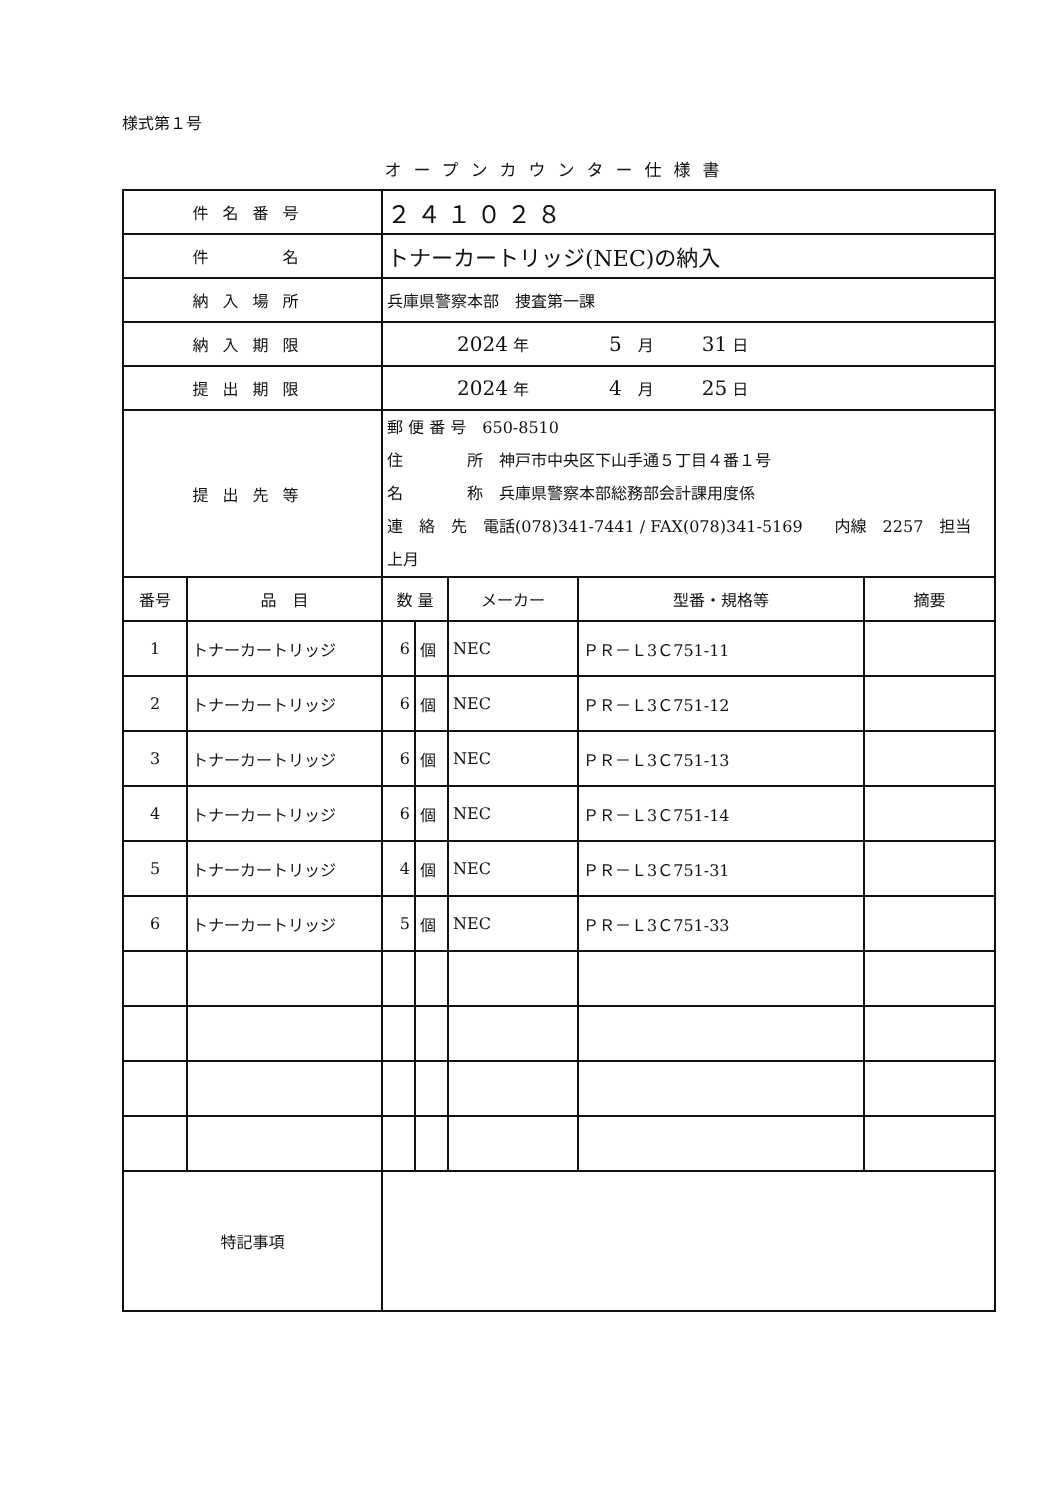様式第１号
オープンカウンター仕様書
| 件名番号 | | ２４１０２８ | | | | |
| 件 名 | | トナーカートリッジ(NEC)の納入 | | | | |
| 納入場所 | | 兵庫県警察本部 捜査第一課 | | | | |
| 納入期限 | | 2024 年 5 月 31 日 | | | | |
| 提出期限 | | 2024 年 4 月 25 日 | | | | |
| 提出先等 | | 郵 便 番 号 650-8510 住 所 神戸市中央区下山手通５丁目４番１号 名 称 兵庫県警察本部総務部会計課用度係 連 絡 先 電話(078)341-7441 / FAX(078)341-5169 内線 2257 担当 上月 | | | | |
| 番号 | 品 目 | 数 量 | | メーカー | 型番・規格等 | 摘要 |
| 1 | トナーカートリッジ | 6 | 個 | NEC | ＰＲ－Ｌ3Ｃ751-11 | |
| 2 | トナーカートリッジ | 6 | 個 | NEC | ＰＲ－Ｌ3Ｃ751-12 | |
| 3 | トナーカートリッジ | 6 | 個 | NEC | ＰＲ－Ｌ3Ｃ751-13 | |
| 4 | トナーカートリッジ | 6 | 個 | NEC | ＰＲ－Ｌ3Ｃ751-14 | |
| 5 | トナーカートリッジ | 4 | 個 | NEC | ＰＲ－Ｌ3Ｃ751-31 | |
| 6 | トナーカートリッジ | 5 | 個 | NEC | ＰＲ－Ｌ3Ｃ751-33 | |
| 特記事項 | | | | | | |